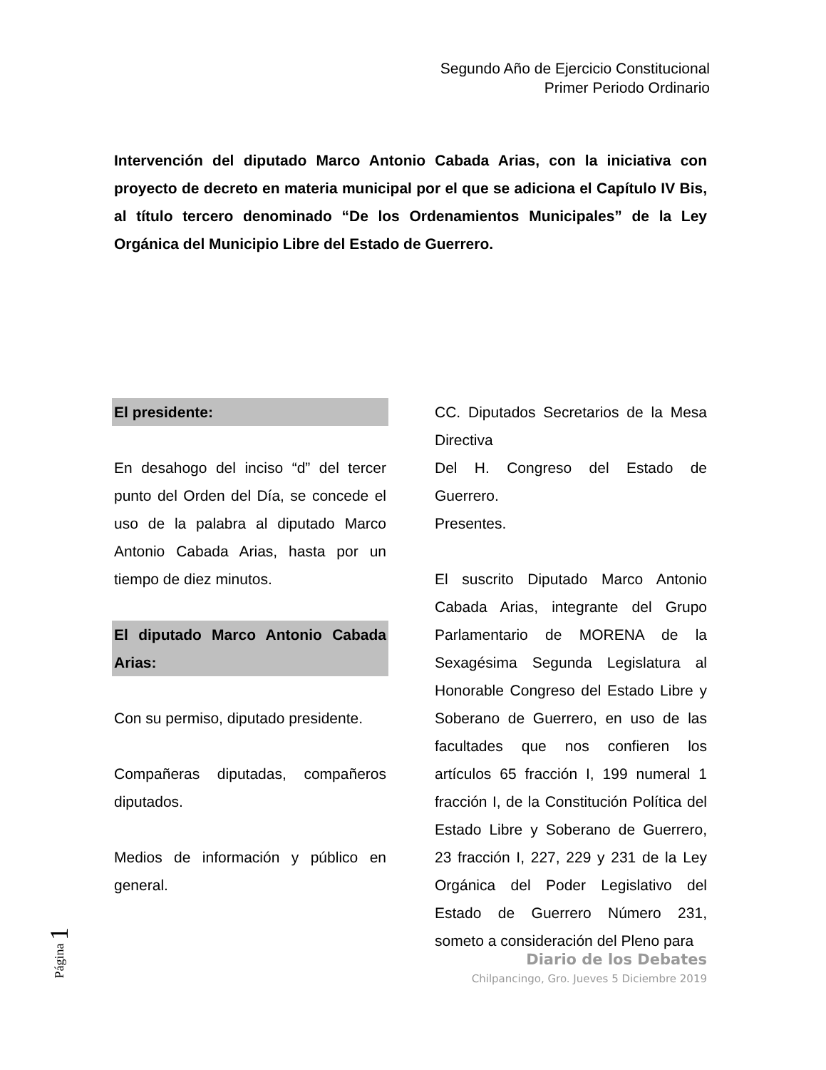Segundo Año de Ejercicio Constitucional
Primer Periodo Ordinario
Intervención del diputado Marco Antonio Cabada Arias, con la iniciativa con proyecto de decreto en materia municipal por el que se adiciona el Capítulo IV Bis, al título tercero denominado “De los Ordenamientos Municipales” de la Ley Orgánica del Municipio Libre del Estado de Guerrero.
El presidente:
En desahogo del inciso “d” del tercer punto del Orden del Día, se concede el uso de la palabra al diputado Marco Antonio Cabada Arias, hasta por un tiempo de diez minutos.
El diputado Marco Antonio Cabada Arias:
Con su permiso, diputado presidente.
Compañeras diputadas, compañeros diputados.
Medios de información y público en general.
CC. Diputados Secretarios de la Mesa Directiva
Del H. Congreso del Estado de Guerrero.
Presentes.
El suscrito Diputado Marco Antonio Cabada Arias, integrante del Grupo Parlamentario de MORENA de la Sexagésima Segunda Legislatura al Honorable Congreso del Estado Libre y Soberano de Guerrero, en uso de las facultades que nos confieren los artículos 65 fracción I, 199 numeral 1 fracción I, de la Constitución Política del Estado Libre y Soberano de Guerrero, 23 fracción I, 227, 229 y 231 de la Ley Orgánica del Poder Legislativo del Estado de Guerrero Número 231, someto a consideración del Pleno para
Diario de los Debates
Chilpancingo, Gro. Jueves 5 Diciembre 2019
Página 1